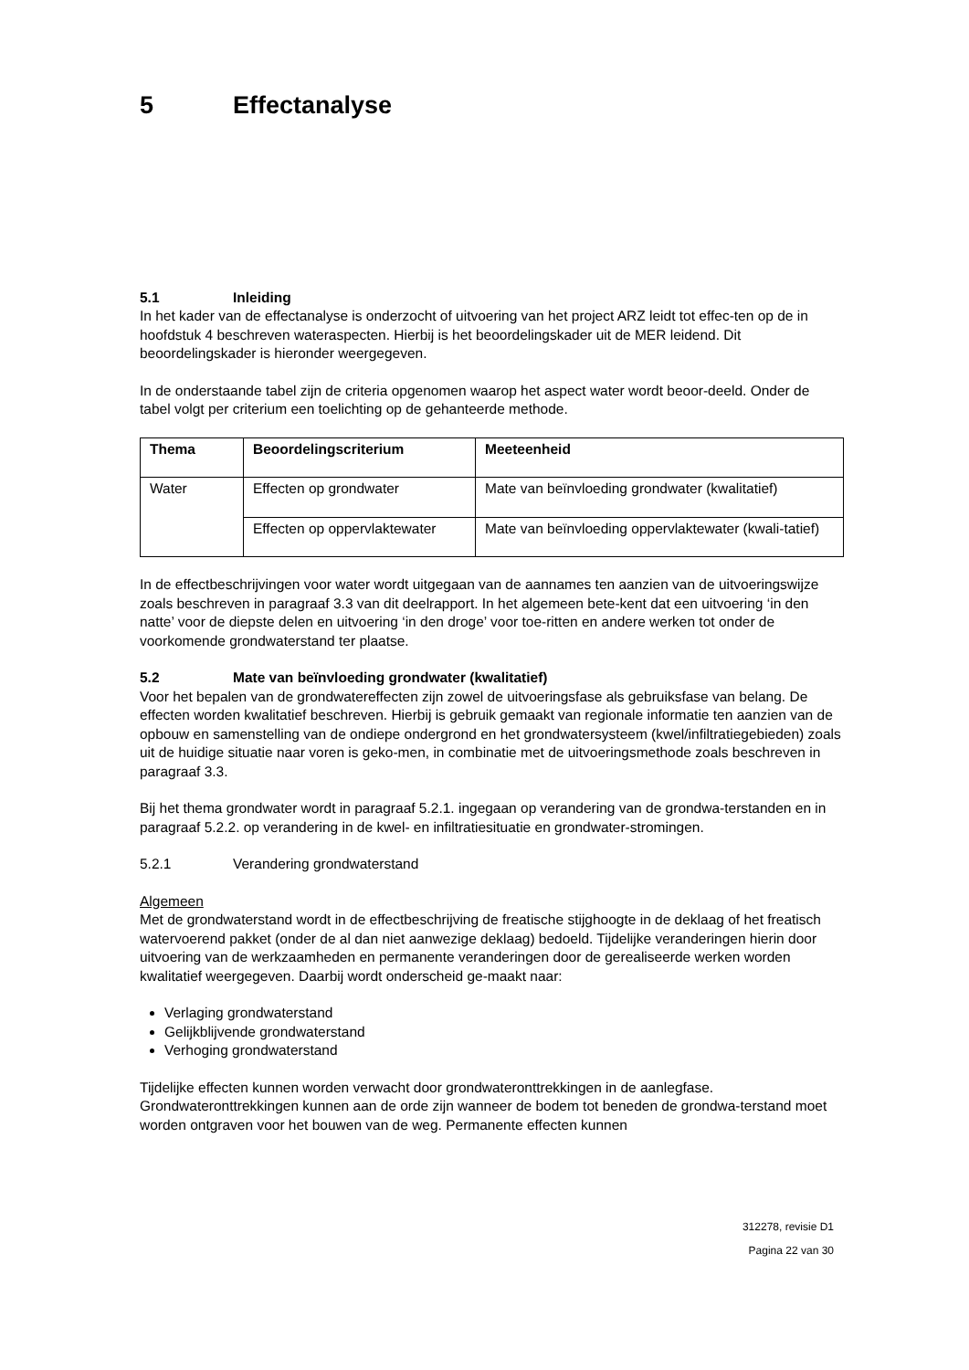5 Effectanalyse
5.1 Inleiding
In het kader van de effectanalyse is onderzocht of uitvoering van het project ARZ leidt tot effec-ten op de in hoofdstuk 4 beschreven wateraspecten. Hierbij is het beoordelingskader uit de MER leidend. Dit beoordelingskader is hieronder weergegeven.
In de onderstaande tabel zijn de criteria opgenomen waarop het aspect water wordt beoor-deeld. Onder de tabel volgt per criterium een toelichting op de gehanteerde methode.
| Thema | Beoordelingscriterium | Meeteenheid |
| --- | --- | --- |
| Water | Effecten op grondwater | Mate van beïnvloeding grondwater (kwalitatief) |
| | Effecten op oppervlaktewater | Mate van beïnvloeding oppervlaktewater (kwali-tatief) |
In de effectbeschrijvingen voor water wordt uitgegaan van de aannames ten aanzien van de uitvoeringswijze zoals beschreven in paragraaf 3.3 van dit deelrapport. In het algemeen bete-kent dat een uitvoering ‘in den natte’ voor de diepste delen en uitvoering ‘in den droge’ voor toe-ritten en andere werken tot onder de voorkomende grondwaterstand ter plaatse.
5.2 Mate van beïnvloeding grondwater (kwalitatief)
Voor het bepalen van de grondwatereffecten zijn zowel de uitvoeringsfase als gebruiksfase van belang. De effecten worden kwalitatief beschreven. Hierbij is gebruik gemaakt van regionale informatie ten aanzien van de opbouw en samenstelling van de ondiepe ondergrond en het grondwatersysteem (kwel/infiltratiegebieden) zoals uit de huidige situatie naar voren is geko-men, in combinatie met de uitvoeringsmethode zoals beschreven in paragraaf 3.3.
Bij het thema grondwater wordt in paragraaf 5.2.1. ingegaan op verandering van de grondwa-terstanden en in paragraaf 5.2.2. op verandering in de kwel- en infiltratiesituatie en grondwater-stromingen.
5.2.1 Verandering grondwaterstand
Algemeen
Met de grondwaterstand wordt in de effectbeschrijving de freatische stijghoogte in de deklaag of het freatisch watervoerend pakket (onder de al dan niet aanwezige deklaag) bedoeld. Tijdelijke veranderingen hierin door uitvoering van de werkzaamheden en permanente veranderingen door de gerealiseerde werken worden kwalitatief weergegeven. Daarbij wordt onderscheid ge-maakt naar:
Verlaging grondwaterstand
Gelijkblijvende grondwaterstand
Verhoging grondwaterstand
Tijdelijke effecten kunnen worden verwacht door grondwateronttrekkingen in de aanlegfase. Grondwateronttrekkingen kunnen aan de orde zijn wanneer de bodem tot beneden de grondwa-terstand moet worden ontgraven voor het bouwen van de weg. Permanente effecten kunnen
312278, revisie D1
Pagina 22 van 30